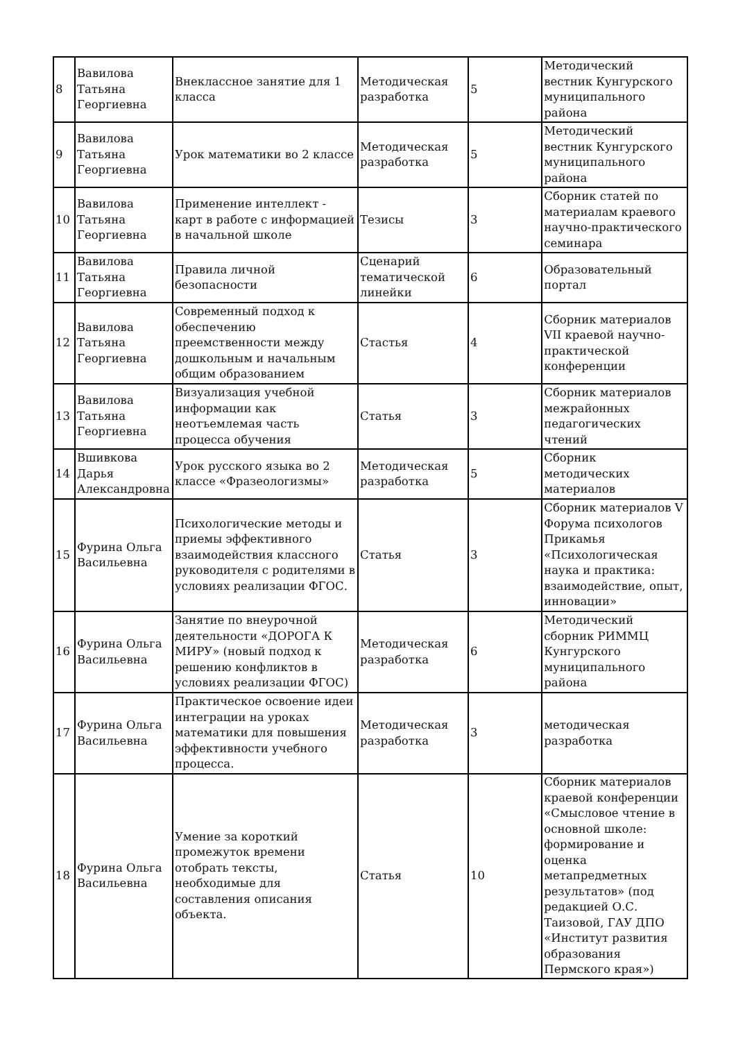| 8 | Вавилова Татьяна Георгиевна | Внеклассное занятие для 1 класса | Методическая разработка | 5 | Методический вестник Кунгурского муниципального района |
| 9 | Вавилова Татьяна Георгиевна | Урок математики во 2 классе | Методическая разработка | 5 | Методический вестник Кунгурского муниципального района |
| 10 | Вавилова Татьяна Георгиевна | Применение интеллект - карт в работе с информацией в начальной школе | Тезисы | 3 | Сборник статей по материалам краевого научно-практического семинара |
| 11 | Вавилова Татьяна Георгиевна | Правила личной безопасности | Сценарий тематической линейки | 6 | Образовательный портал |
| 12 | Вавилова Татьяна Георгиевна | Современный подход к обеспечению преемственности между дошкольным и начальным общим образованием | Стастья | 4 | Сборник материалов VII краевой научно-практической конференции |
| 13 | Вавилова Татьяна Георгиевна | Визуализация учебной информации как неотъемлемая часть процесса обучения | Статья | 3 | Сборник материалов межрайонных педагогических чтений |
| 14 | Вшивкова Дарья Александровна | Урок русского языка во 2 классе «Фразеологизмы» | Методическая разработка | 5 | Сборник методических материалов |
| 15 | Фурина Ольга Васильевна | Психологические методы и приемы эффективного взаимодействия классного руководителя с родителями в условиях реализации ФГОС. | Статья | 3 | Сборник материалов V Форума психологов Прикамья «Психологическая наука и практика: взаимодействие, опыт, инновации» |
| 16 | Фурина Ольга Васильевна | Занятие по внеурочной деятельности «ДОРОГА К МИРУ» (новый подход к решению конфликтов в условиях реализации ФГОС) | Методическая разработка | 6 | Методический сборник РИММЦ Кунгурского муниципального района |
| 17 | Фурина Ольга Васильевна | Практическое освоение идеи интеграции на уроках математики для повышения эффективности учебного процесса. | Методическая разработка | 3 | методическая разработка |
| 18 | Фурина Ольга Васильевна | Умение за короткий промежуток времени отобрать тексты, необходимые для составления описания объекта. | Статья | 10 | Сборник материалов краевой конференции «Смысловое чтение в основной школе: формирование и оценка метапредметных результатов» (под редакцией О.С. Таизовой, ГАУ ДПО «Институт развития образования Пермского края») |